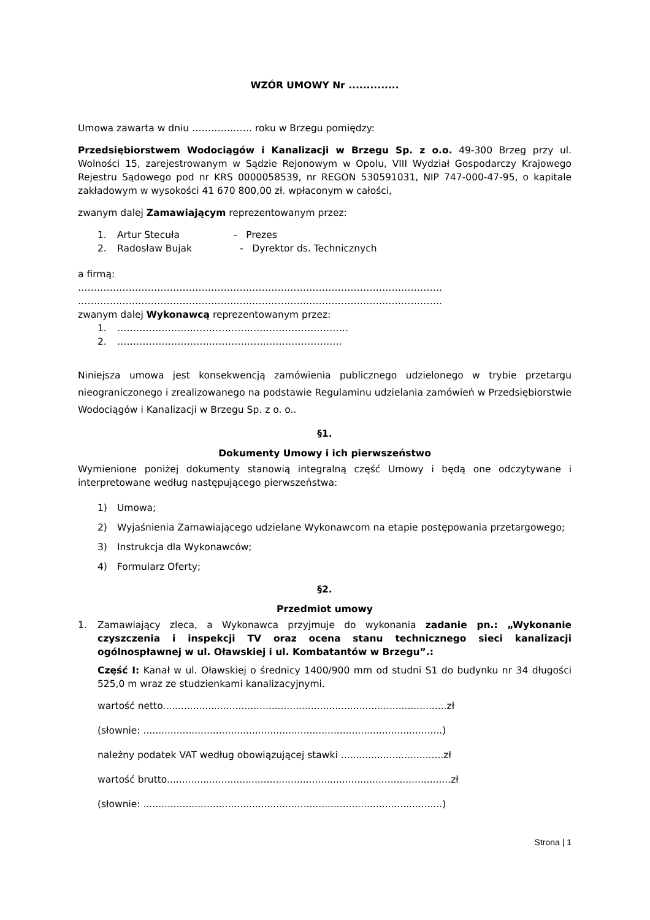WZÓR UMOWY Nr ..............
Umowa zawarta w dniu ………………. roku w Brzegu pomiędzy:
Przedsiębiorstwem Wodociągów i Kanalizacji w Brzegu Sp. z o.o. 49-300 Brzeg przy ul. Wolności 15, zarejestrowanym w Sądzie Rejonowym w Opolu, VIII Wydział Gospodarczy Krajowego Rejestru Sądowego pod nr KRS 0000058539, nr REGON 530591031, NIP 747-000-47-95, o kapitale zakładowym w wysokości 41 670 800,00 zł. wpłaconym w całości,
zwanym dalej Zamawiającym reprezentowanym przez:
1. Artur Stecuła - Prezes
2. Radosław Bujak - Dyrektor ds. Technicznych
a firmą:
…………………………………………………………………………………………………….
…………………………………………………………………………………………………….
zwanym dalej Wykonawcą reprezentowanym przez:
1. ………….……………………………………………………
2. ……………………………………………………………..
Niniejsza umowa jest konsekwencją zamówienia publicznego udzielonego w trybie przetargu nieograniczonego i zrealizowanego na podstawie Regulaminu udzielania zamówień w Przedsiębiorstwie Wodociągów i Kanalizacji w Brzegu Sp. z o. o..
§1.
Dokumenty Umowy i ich pierwszeństwo
Wymienione poniżej dokumenty stanowią integralną część Umowy i będą one odczytywane i interpretowane według następującego pierwszeństwa:
1) Umowa;
2) Wyjaśnienia Zamawiającego udzielane Wykonawcom na etapie postępowania przetargowego;
3) Instrukcja dla Wykonawców;
4) Formularz Oferty;
§2.
Przedmiot umowy
1. Zamawiający zleca, a Wykonawca przyjmuje do wykonania zadanie pn.: „Wykonanie czyszczenia i inspekcji TV oraz ocena stanu technicznego sieci kanalizacji ogólnospławnej w ul. Oławskiej i ul. Kombatantów w Brzegu”.:
Część I: Kanał w ul. Oławskiej o średnicy 1400/900 mm od studni S1 do budynku nr 34 długości 525,0 m wraz ze studzienkami kanalizacyjnymi.
wartość netto..............................................................................................zł
(słownie: ...................................................................................................)
należny podatek VAT według obowiązującej stawki ..................................zł
wartość brutto..............................................................................................zł
(słownie: ...................................................................................................)
Strona | 1